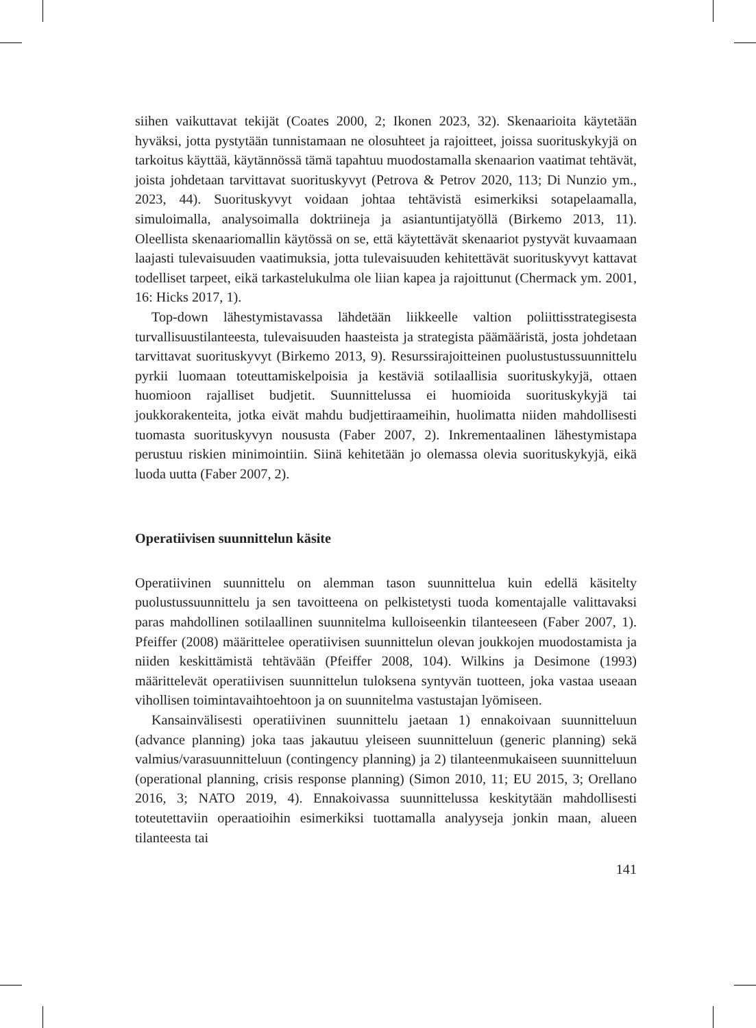siihen vaikuttavat tekijät (Coates 2000, 2; Ikonen 2023, 32). Skenaarioita käytetään hyväksi, jotta pystytään tunnistamaan ne olosuhteet ja rajoitteet, joissa suorituskykyjä on tarkoitus käyttää, käytännössä tämä tapahtuu muodostamalla skenaarion vaatimat tehtävät, joista johdetaan tarvittavat suorituskyvyt (Petrova & Petrov 2020, 113; Di Nunzio ym., 2023, 44). Suorituskyvyt voidaan johtaa tehtävistä esimerkiksi sotapelaamalla, simuloimalla, analysoimalla doktriineja ja asiantuntijatyöllä (Birkemo 2013, 11). Oleellista skenaariomallin käytössä on se, että käytettävät skenaariot pystyvät kuvaamaan laajasti tulevaisuuden vaatimuksia, jotta tulevaisuuden kehitettävät suorituskyvyt kattavat todelliset tarpeet, eikä tarkastelukulma ole liian kapea ja rajoittunut (Chermack ym. 2001, 16: Hicks 2017, 1).
Top-down lähestymistavassa lähdetään liikkeelle valtion poliittisstrategisesta turvallisuustilanteesta, tulevaisuuden haasteista ja strategista päämääristä, josta johdetaan tarvittavat suorituskyvyt (Birkemo 2013, 9). Resurssirajoitteinen puolustustussuunnittelu pyrkii luomaan toteuttamiskelpoisia ja kestäviä sotilaallisia suorituskykyjä, ottaen huomioon rajalliset budjetit. Suunnittelussa ei huomioida suorituskykyjä tai joukkorakenteita, jotka eivät mahdu budjettiraameihin, huolimatta niiden mahdollisesti tuomasta suorituskyvyn noususta (Faber 2007, 2). Inkrementaalinen lähestymistapa perustuu riskien minimointiin. Siinä kehitetään jo olemassa olevia suorituskykyjä, eikä luoda uutta (Faber 2007, 2).
Operatiivisen suunnittelun käsite
Operatiivinen suunnittelu on alemman tason suunnittelua kuin edellä käsitelty puolustussuunnittelu ja sen tavoitteena on pelkistetysti tuoda komentajalle valittavaksi paras mahdollinen sotilaallinen suunnitelma kulloiseenkin tilanteeseen (Faber 2007, 1). Pfeiffer (2008) määrittelee operatiivisen suunnittelun olevan joukkojen muodostamista ja niiden keskittämistä tehtävään (Pfeiffer 2008, 104). Wilkins ja Desimone (1993) määrittelevät operatiivisen suunnittelun tuloksena syntyvän tuotteen, joka vastaa useaan vihollisen toimintavaihtoehtoon ja on suunnitelma vastustajan lyömiseen.
Kansainvälisesti operatiivinen suunnittelu jaetaan 1) ennakoivaan suunnitteluun (advance planning) joka taas jakautuu yleiseen suunnitteluun (generic planning) sekä valmius/varasuunnitteluun (contingency planning) ja 2) tilanteenmukaiseen suunnitteluun (operational planning, crisis response planning) (Simon 2010, 11; EU 2015, 3; Orellano 2016, 3; NATO 2019, 4). Ennakoivassa suunnittelussa keskitytään mahdollisesti toteutettaviin operaatioihin esimerkiksi tuottamalla analyyseja jonkin maan, alueen tilanteesta tai
141